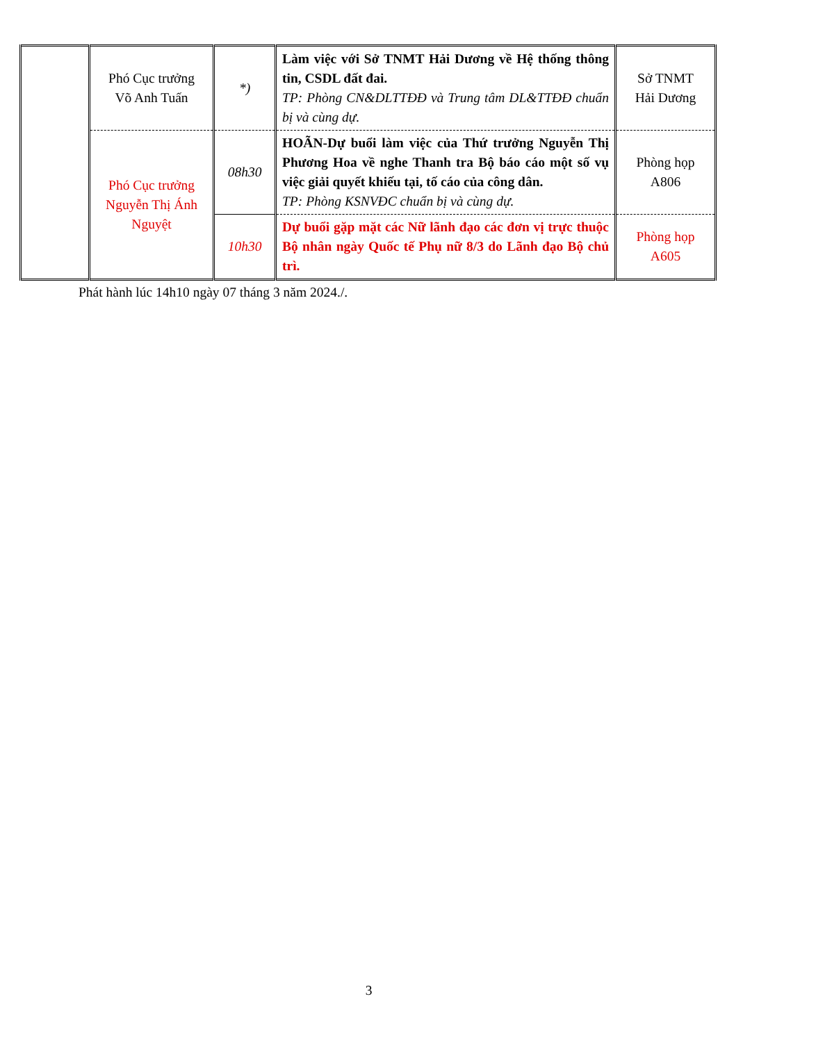| | Phó Cục trưởng Võ Anh Tuấn | *) | Làm việc với Sở TNMT Hải Dương về Hệ thống thông tin, CSDL đất đai. TP: Phòng CN&DLTTĐĐ và Trung tâm DL&TTĐĐ chuẩn bị và cùng dự. | Sở TNMT Hải Dương |
| | Phó Cục trưởng Nguyễn Thị Ánh Nguyệt | 08h30 | HOÃN-Dự buổi làm việc của Thứ trưởng Nguyễn Thị Phương Hoa về nghe Thanh tra Bộ báo cáo một số vụ việc giải quyết khiếu tại, tố cáo của công dân. TP: Phòng KSNVĐC chuẩn bị và cùng dự. | Phòng họp A806 |
| | | 10h30 | Dự buổi gặp mặt các Nữ lãnh đạo các đơn vị trực thuộc Bộ nhân ngày Quốc tế Phụ nữ 8/3 do Lãnh đạo Bộ chủ trì. | Phòng họp A605 |
Phát hành lúc 14h10 ngày 07 tháng 3 năm 2024./.
3